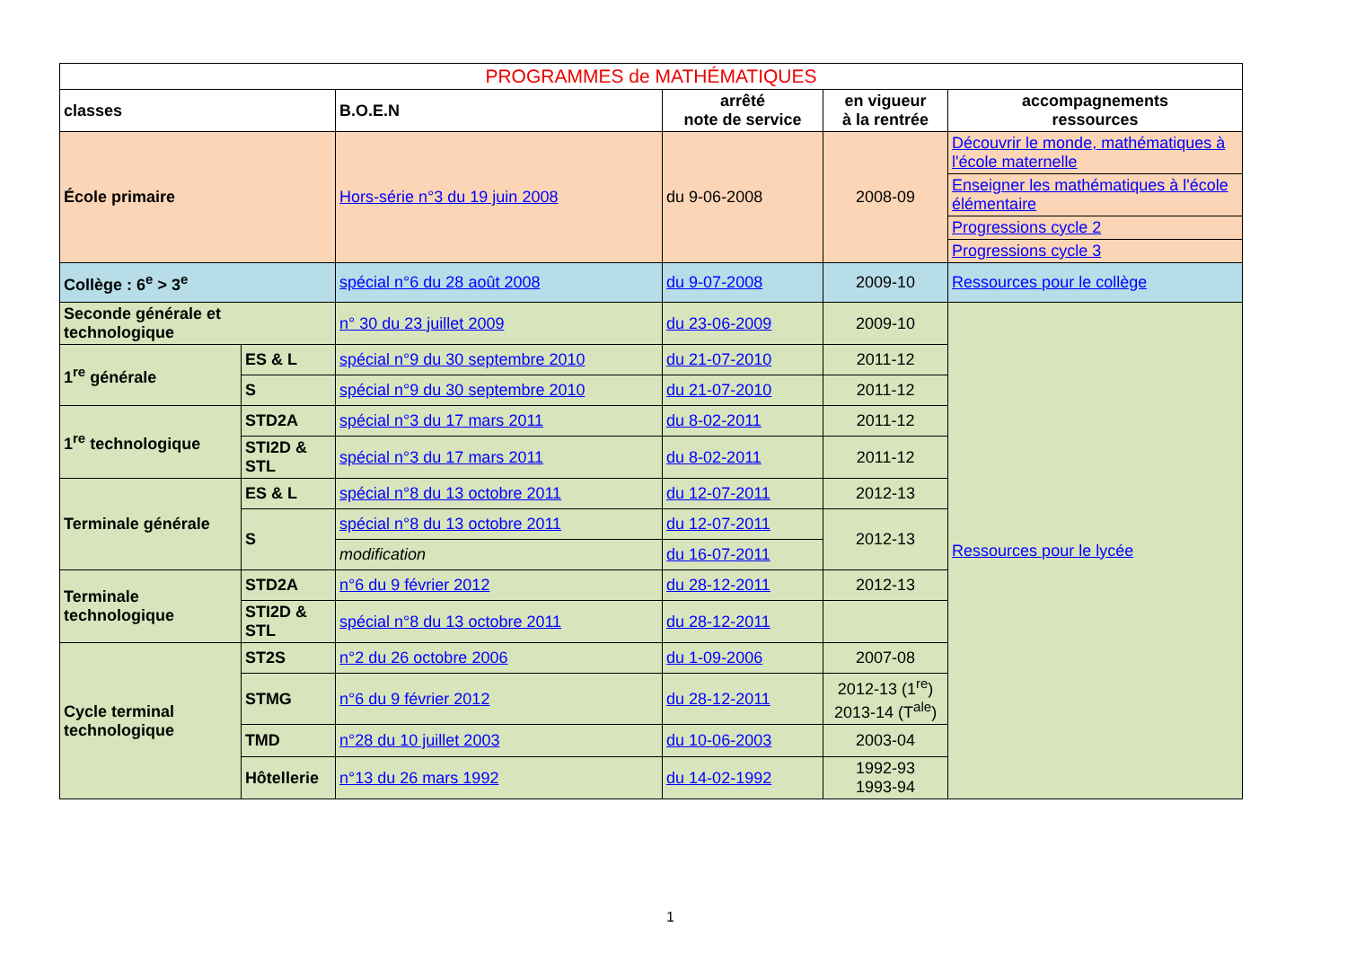| PROGRAMMES de MATHÉMATIQUES | | | | | |
| --- | --- | --- | --- | --- | --- |
| classes | | B.O.E.N | arrêté note de service | en vigueur à la rentrée | accompagnements ressources |
| École primaire | | Hors-série n°3 du 19 juin 2008 | du 9-06-2008 | 2008-09 | Découvrir le monde, mathématiques à l'école maternelle |
| | | | | | Enseigner les mathématiques à l'école élémentaire |
| | | | | | Progressions cycle 2 |
| | | | | | Progressions cycle 3 |
| Collège : 6<sup>e</sup> > 3<sup>e</sup> | | spécial n°6 du 28 août 2008 | du 9-07-2008 | 2009-10 | Ressources pour le collège |
| Seconde générale et technologique | | n° 30 du 23 juillet 2009 | du 23-06-2009 | 2009-10 | Ressources pour le lycée |
| 1<sup>re</sup> générale | ES & L | spécial n°9 du 30 septembre 2010 | du 21-07-2010 | 2011-12 | |
| | S | spécial n°9 du 30 septembre 2010 | du 21-07-2010 | 2011-12 | |
| 1<sup>re</sup> technologique | STD2A | spécial n°3 du 17 mars 2011 | du 8-02-2011 | 2011-12 | |
| | STI2D & STL | spécial n°3 du 17 mars 2011 | du 8-02-2011 | 2011-12 | |
| Terminale générale | ES & L | spécial n°8 du 13 octobre 2011 | du 12-07-2011 | 2012-13 | |
| | S | spécial n°8 du 13 octobre 2011 | du 12-07-2011 | 2012-13 | |
| | | modification | du 16-07-2011 | | |
| Terminale technologique | STD2A | n°6 du 9 février 2012 | du 28-12-2011 | 2012-13 | |
| | STI2D & STL | spécial n°8 du 13 octobre 2011 | du 28-12-2011 | | |
| Cycle terminal technologique | ST2S | n°2 du 26 octobre 2006 | du 1-09-2006 | 2007-08 | |
| | STMG | n°6 du 9 février 2012 | du 28-12-2011 | 2012-13 (1<sup>re</sup>) 2013-14 (T<sup>ale</sup>) | |
| | TMD | n°28 du 10 juillet 2003 | du 10-06-2003 | 2003-04 | |
| | Hôtellerie | n°13 du 26 mars 1992 | du 14-02-1992 | 1992-93 1993-94 | |
1